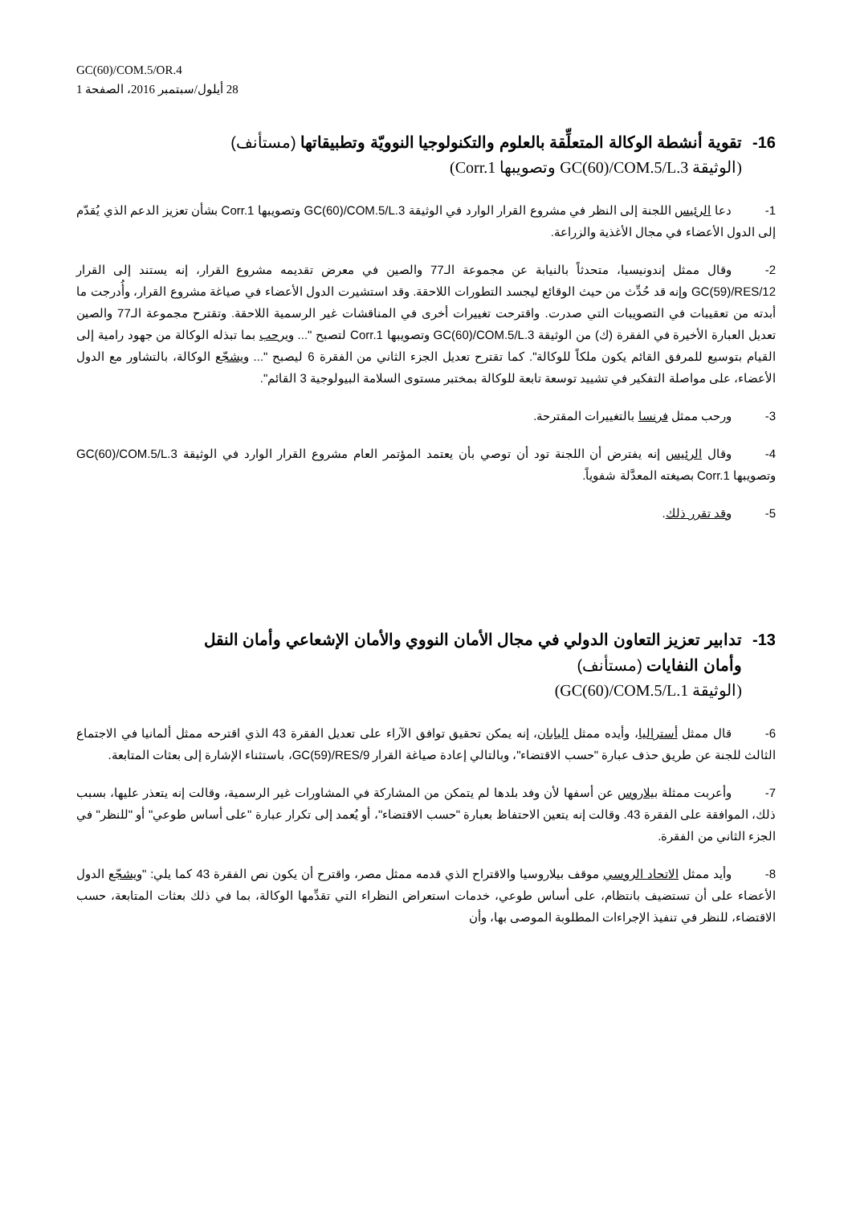GC(60)/COM.5/OR.4
28 أيلول/سبتمبر 2016، الصفحة 1
16- تقوية أنشطة الوكالة المتعلِّقة بالعلوم والتكنولوجيا النوويّة وتطبيقاتها (مستأنف)
(الوثيقة GC(60)/COM.5/L.3 وتصويبها Corr.1)
1- دعا الرئيس اللجنة إلى النظر في مشروع القرار الوارد في الوثيقة GC(60)/COM.5/L.3 وتصويبها Corr.1 بشأن تعزيز الدعم الذي يُقدّم إلى الدول الأعضاء في مجال الأغذية والزراعة.
2- وقال ممثل إندونيسيا، متحدثاً بالنيابة عن مجموعة الـ77 والصين في معرض تقديمه مشروع القرار، إنه يستند إلى القرار GC(59)/RES/12 وإنه قد حُدِّث من حيث الوقائع ليجسد التطورات اللاحقة. وقد استشيرت الدول الأعضاء في صياغة مشروع القرار، وأُدرجت ما أبدته من تعقيبات في التصويبات التي صدرت. واقترحت تغييرات أخرى في المناقشات غير الرسمية اللاحقة. وتقترح مجموعة الـ77 والصين تعديل العبارة الأخيرة في الفقرة (ك) من الوثيقة GC(60)/COM.5/L.3 وتصويبها Corr.1 لتصبح "... ويرحب بما تبذله الوكالة من جهود رامية إلى القيام بتوسيع للمرفق القائم يكون ملكاً للوكالة". كما تقترح تعديل الجزء الثاني من الفقرة 6 ليصبح "... ويشجّع الوكالة، بالتشاور مع الدول الأعضاء، على مواصلة التفكير في تشييد توسعة تابعة للوكالة بمختبر مستوى السلامة البيولوجية 3 القائم".
3- ورحب ممثل فرنسا بالتغييرات المقترحة.
4- وقال الرئيس إنه يفترض أن اللجنة تود أن توصي بأن يعتمد المؤتمر العام مشروع القرار الوارد في الوثيقة GC(60)/COM.5/L.3 وتصويبها Corr.1 بصيغته المعدَّلة شفوياً.
5- وقد تقرر ذلك.
13- تدابير تعزيز التعاون الدولي في مجال الأمان النووي والأمان الإشعاعي وأمان النقل
وأمان النفايات (مستأنف)
(الوثيقة GC(60)/COM.5/L.1)
6- قال ممثل أستراليا، وأيده ممثل اليابان، إنه يمكن تحقيق توافق الآراء على تعديل الفقرة 43 الذي اقترحه ممثل ألمانيا في الاجتماع الثالث للجنة عن طريق حذف عبارة "حسب الاقتضاء"، وبالتالي إعادة صياغة القرار GC(59)/RES/9، باستثناء الإشارة إلى بعثات المتابعة.
7- وأعربت ممثلة بيلاروس عن أسفها لأن وفد بلدها لم يتمكن من المشاركة في المشاورات غير الرسمية، وقالت إنه يتعذر عليها، بسبب ذلك، الموافقة على الفقرة 43. وقالت إنه يتعين الاحتفاظ بعبارة "حسب الاقتضاء"، أو يُعمد إلى تكرار عبارة "على أساس طوعي" أو "للنظر" في الجزء الثاني من الفقرة.
8- وأيد ممثل الاتحاد الروسي موقف بيلاروسيا والاقتراح الذي قدمه ممثل مصر، واقترح أن يكون نص الفقرة 43 كما يلي: "ويشجّع الدول الأعضاء على أن تستضيف بانتظام، على أساس طوعي، خدمات استعراض النظراء التي تقدِّمها الوكالة، بما في ذلك بعثات المتابعة، حسب الاقتضاء، للنظر في تنفيذ الإجراءات المطلوبة الموصى بها، وأن